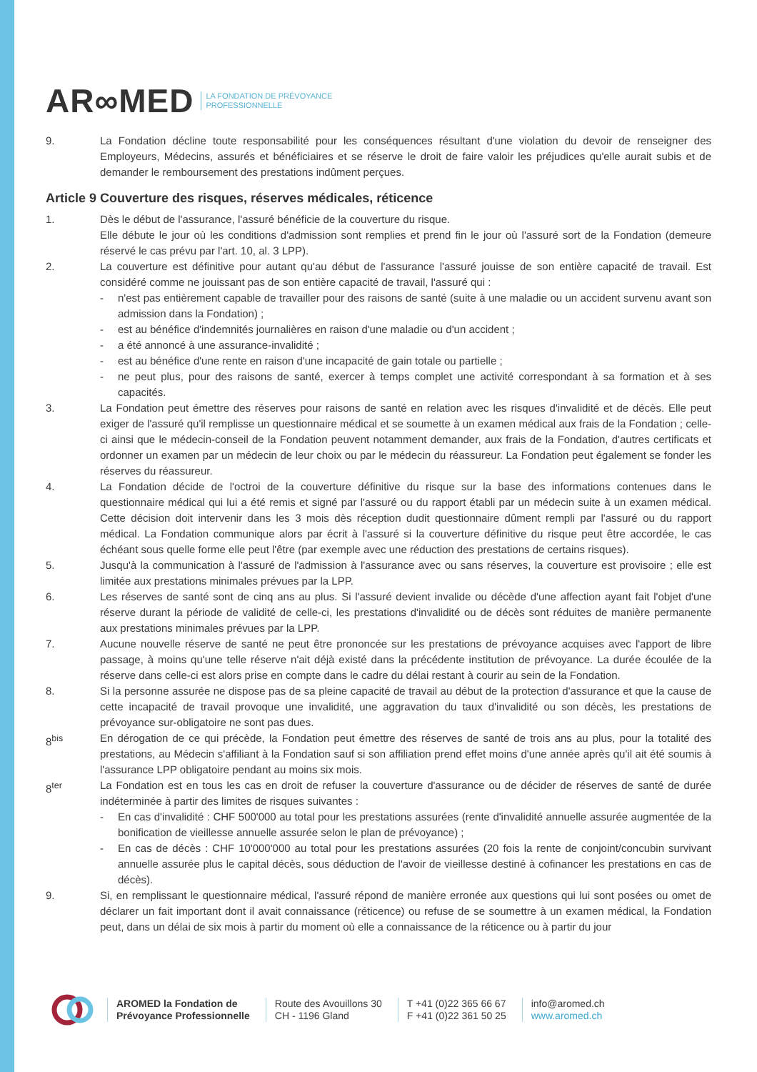AR∞MED LA FONDATION DE PRÉVOYANCE
PROFESSIONNELLE
9. La Fondation décline toute responsabilité pour les conséquences résultant d'une violation du devoir de renseigner des Employeurs, Médecins, assurés et bénéficiaires et se réserve le droit de faire valoir les préjudices qu'elle aurait subis et de demander le remboursement des prestations indûment perçues.
Article 9 Couverture des risques, réserves médicales, réticence
1. Dès le début de l'assurance, l'assuré bénéficie de la couverture du risque.
Elle débute le jour où les conditions d'admission sont remplies et prend fin le jour où l'assuré sort de la Fondation (demeure réservé le cas prévu par l'art. 10, al. 3 LPP).
2. La couverture est définitive pour autant qu'au début de l'assurance l'assuré jouisse de son entière capacité de travail. Est considéré comme ne jouissant pas de son entière capacité de travail, l'assuré qui :
- n'est pas entièrement capable de travailler pour des raisons de santé (suite à une maladie ou un accident survenu avant son admission dans la Fondation) ;
- est au bénéfice d'indemnités journalières en raison d'une maladie ou d'un accident ;
- a été annoncé à une assurance-invalidité ;
- est au bénéfice d'une rente en raison d'une incapacité de gain totale ou partielle ;
- ne peut plus, pour des raisons de santé, exercer à temps complet une activité correspondant à sa formation et à ses capacités.
3. La Fondation peut émettre des réserves pour raisons de santé en relation avec les risques d'invalidité et de décès. Elle peut exiger de l'assuré qu'il remplisse un questionnaire médical et se soumette à un examen médical aux frais de la Fondation ; celle-ci ainsi que le médecin-conseil de la Fondation peuvent notamment demander, aux frais de la Fondation, d'autres certificats et ordonner un examen par un médecin de leur choix ou par le médecin du réassureur. La Fondation peut également se fonder les réserves du réassureur.
4. La Fondation décide de l'octroi de la couverture définitive du risque sur la base des informations contenues dans le questionnaire médical qui lui a été remis et signé par l'assuré ou du rapport établi par un médecin suite à un examen médical. Cette décision doit intervenir dans les 3 mois dès réception dudit questionnaire dûment rempli par l'assuré ou du rapport médical. La Fondation communique alors par écrit à l'assuré si la couverture définitive du risque peut être accordée, le cas échéant sous quelle forme elle peut l'être (par exemple avec une réduction des prestations de certains risques).
5. Jusqu'à la communication à l'assuré de l'admission à l'assurance avec ou sans réserves, la couverture est provisoire ; elle est limitée aux prestations minimales prévues par la LPP.
6. Les réserves de santé sont de cinq ans au plus. Si l'assuré devient invalide ou décède d'une affection ayant fait l'objet d'une réserve durant la période de validité de celle-ci, les prestations d'invalidité ou de décès sont réduites de manière permanente aux prestations minimales prévues par la LPP.
7. Aucune nouvelle réserve de santé ne peut être prononcée sur les prestations de prévoyance acquises avec l'apport de libre passage, à moins qu'une telle réserve n'ait déjà existé dans la précédente institution de prévoyance. La durée écoulée de la réserve dans celle-ci est alors prise en compte dans le cadre du délai restant à courir au sein de la Fondation.
8. Si la personne assurée ne dispose pas de sa pleine capacité de travail au début de la protection d'assurance et que la cause de cette incapacité de travail provoque une invalidité, une aggravation du taux d'invalidité ou son décès, les prestations de prévoyance sur-obligatoire ne sont pas dues.
8<sup>bis</sup> En dérogation de ce qui précède, la Fondation peut émettre des réserves de santé de trois ans au plus, pour la totalité des prestations, au Médecin s'affiliant à la Fondation sauf si son affiliation prend effet moins d'une année après qu'il ait été soumis à l'assurance LPP obligatoire pendant au moins six mois.
8<sup>ter</sup> La Fondation est en tous les cas en droit de refuser la couverture d'assurance ou de décider de réserves de santé de durée indéterminée à partir des limites de risques suivantes :
- En cas d'invalidité : CHF 500'000 au total pour les prestations assurées (rente d'invalidité annuelle assurée augmentée de la bonification de vieillesse annuelle assurée selon le plan de prévoyance) ;
- En cas de décès : CHF 10'000'000 au total pour les prestations assurées (20 fois la rente de conjoint/concubin survivant annuelle assurée plus le capital décès, sous déduction de l'avoir de vieillesse destiné à cofinancer les prestations en cas de décès).
9. Si, en remplissant le questionnaire médical, l'assuré répond de manière erronée aux questions qui lui sont posées ou omet de déclarer un fait important dont il avait connaissance (réticence) ou refuse de se soumettre à un examen médical, la Fondation peut, dans un délai de six mois à partir du moment où elle a connaissance de la réticence ou à partir du jour
AROMED la Fondation de
Prévoyance Professionnelle
Route des Avouillons 30
CH - 1196 Gland
T +41 (0)22 365 66 67
F +41 (0)22 361 50 25
info@aromed.ch
www.aromed.ch